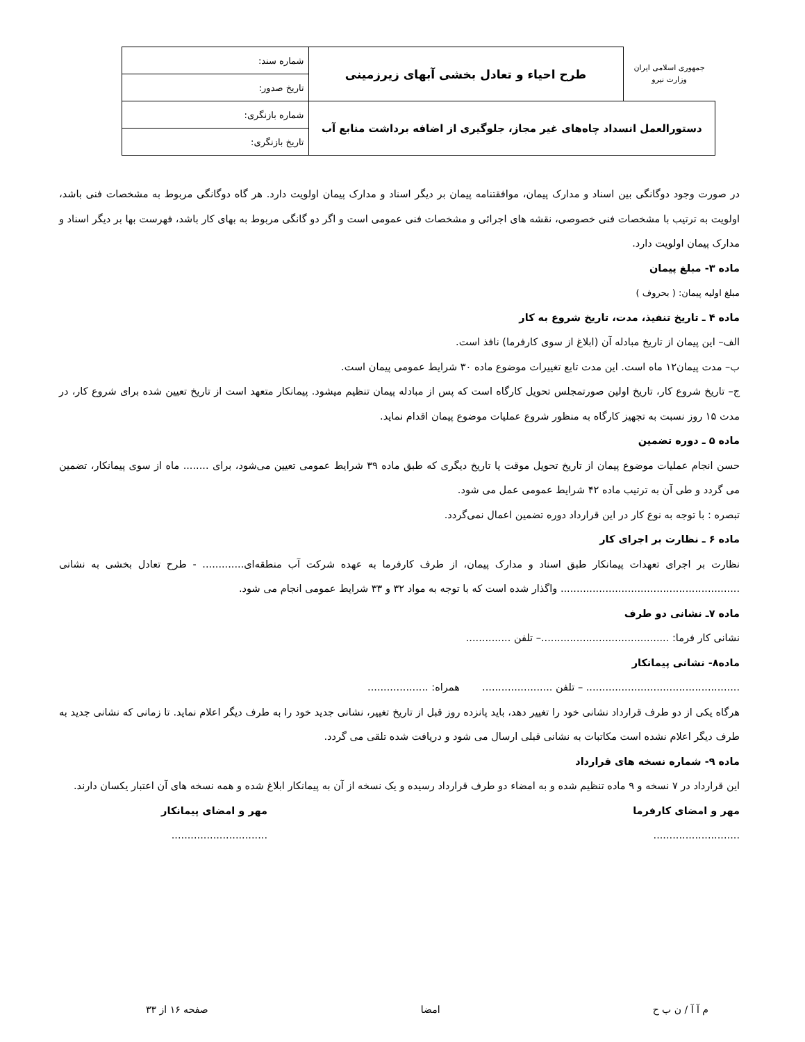| جمهوری اسلامی ایران وزارت نیرو | طرح احياء و تعادل بخشی آبهای زيرزمينی | شماره سند: |
| | | تاريخ صدور: |
| دستورالعمل انسداد چاه‌های غیر مجاز، جلوگیری از اضافه برداشت منابع آب | | شماره بازنگری: |
| | | تاريخ بازنگری: |
در صورت وجود دوگانگی بین اسناد و مدارک پیمان، موافقتنامه پیمان بر دیگر اسناد و مدارک پیمان اولویت دارد. هر گاه دوگانگی مربوط به مشخصات فنی باشد، اولویت به ترتیب با مشخصات فنی خصوصی، نقشه های اجرائی و مشخصات فنی عمومی است و اگر دو گانگی مربوط به بهای کار باشد، فهرست بها بر دیگر اسناد و مدارک پیمان اولویت دارد.
ماده ۳- مبلغ پیمان
مبلغ اولیه پیمان: ( بحروف )
ماده ۴ ـ تاریخ تنفیذ، مدت، تاریخ شروع به کار
الف– این پیمان از تاریخ مبادله آن (ابلاغ از سوی کارفرما) نافذ است.
ب– مدت پیمان۱۲ ماه است. این مدت تابع تغییرات موضوع ماده ۳۰ شرایط عمومی پیمان است.
ج– تاریخ شروع کار، تاریخ اولین صورتمجلس تحویل کارگاه است که پس از مبادله پیمان تنظیم میشود. پیمانکار متعهد است از تاریخ تعیین شده برای شروع کار، در مدت ۱۵ روز نسبت به تجهیز کارگاه به منظور شروع عملیات موضوع پیمان اقدام نماید.
ماده ۵ ـ دوره تضمین
حسن انجام عملیات موضوع پیمان از تاریخ تحویل موقت یا تاریخ دیگری که طبق ماده ۳۹ شرایط عمومی تعیین می‌شود، برای ........ ماه از سوی پیمانکار، تضمین می گردد و طی آن به ترتیب ماده ۴۲ شرایط عمومی عمل می شود.
تبصره : با توجه به نوع کار در این قرارداد دوره تضمین اعمال نمی‌گردد.
ماده ۶ ـ نظارت بر اجرای کار
نظارت بر اجرای تعهدات پیمانکار طبق اسناد و مدارک پیمان، از طرف کارفرما به عهده شرکت آب منطقه‌ای............. - طرح تعادل بخشی به نشانی ........................................................ واگذار شده است که با توجه به مواد ۳۲ و ۳۳ شرایط عمومی انجام می شود.
ماده ۷ـ نشانی دو طرف
نشانی کار فرما: ........................................– تلفن ..............
ماده۸- نشانی پیمانکار
................................................ – تلفن ...................... همراه: ...................
هرگاه یکی از دو طرف قرارداد نشانی خود را تغییر دهد، باید پانزده روز قبل از تاریخ تغییر، نشانی جدید خود را به طرف دیگر اعلام نماید. تا زمانی که نشانی جدید به طرف دیگر اعلام نشده است مکاتبات به نشانی قبلی ارسال می شود و دریافت شده تلقی می گردد.
ماده ۹- شماره نسخه های قرارداد
این قرارداد در ۷ نسخه و ۹ ماده تنظیم شده و به امضاء دو طرف قرارداد رسیده و یک نسخه از آن به پیمانکار ابلاغ شده و همه نسخه های آن اعتبار یکسان دارند.
مهر و امضای کارفرما مهر و امضای پیمانکار
........................... ..............................
م آ آ / ن ب ح امضا صفحه ۱۶ از ۳۳